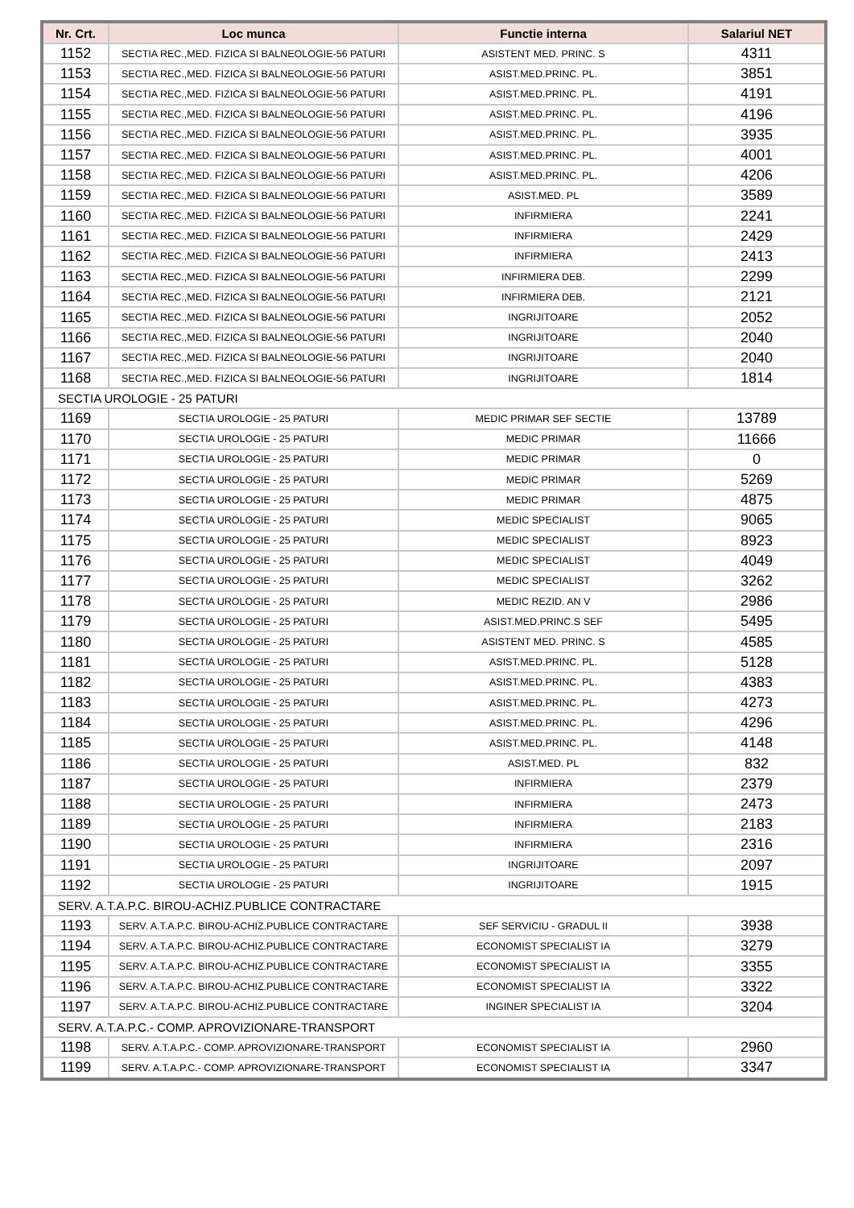| Nr. Crt. | Loc munca | Functie interna | Salariul NET |
| --- | --- | --- | --- |
| 1152 | SECTIA REC.,MED. FIZICA SI BALNEOLOGIE-56 PATURI | ASISTENT MED. PRINC. S | 4311 |
| 1153 | SECTIA REC.,MED. FIZICA SI BALNEOLOGIE-56 PATURI | ASIST.MED.PRINC. PL. | 3851 |
| 1154 | SECTIA REC.,MED. FIZICA SI BALNEOLOGIE-56 PATURI | ASIST.MED.PRINC. PL. | 4191 |
| 1155 | SECTIA REC.,MED. FIZICA SI BALNEOLOGIE-56 PATURI | ASIST.MED.PRINC. PL. | 4196 |
| 1156 | SECTIA REC.,MED. FIZICA SI BALNEOLOGIE-56 PATURI | ASIST.MED.PRINC. PL. | 3935 |
| 1157 | SECTIA REC.,MED. FIZICA SI BALNEOLOGIE-56 PATURI | ASIST.MED.PRINC. PL. | 4001 |
| 1158 | SECTIA REC.,MED. FIZICA SI BALNEOLOGIE-56 PATURI | ASIST.MED.PRINC. PL. | 4206 |
| 1159 | SECTIA REC.,MED. FIZICA SI BALNEOLOGIE-56 PATURI | ASIST.MED. PL | 3589 |
| 1160 | SECTIA REC.,MED. FIZICA SI BALNEOLOGIE-56 PATURI | INFIRMIERA | 2241 |
| 1161 | SECTIA REC.,MED. FIZICA SI BALNEOLOGIE-56 PATURI | INFIRMIERA | 2429 |
| 1162 | SECTIA REC.,MED. FIZICA SI BALNEOLOGIE-56 PATURI | INFIRMIERA | 2413 |
| 1163 | SECTIA REC.,MED. FIZICA SI BALNEOLOGIE-56 PATURI | INFIRMIERA DEB. | 2299 |
| 1164 | SECTIA REC.,MED. FIZICA SI BALNEOLOGIE-56 PATURI | INFIRMIERA DEB. | 2121 |
| 1165 | SECTIA REC.,MED. FIZICA SI BALNEOLOGIE-56 PATURI | INGRIJITOARE | 2052 |
| 1166 | SECTIA REC.,MED. FIZICA SI BALNEOLOGIE-56 PATURI | INGRIJITOARE | 2040 |
| 1167 | SECTIA REC.,MED. FIZICA SI BALNEOLOGIE-56 PATURI | INGRIJITOARE | 2040 |
| 1168 | SECTIA REC.,MED. FIZICA SI BALNEOLOGIE-56 PATURI | INGRIJITOARE | 1814 |
| SECTIA UROLOGIE - 25 PATURI | | | |
| 1169 | SECTIA UROLOGIE - 25 PATURI | MEDIC PRIMAR SEF SECTIE | 13789 |
| 1170 | SECTIA UROLOGIE - 25 PATURI | MEDIC PRIMAR | 11666 |
| 1171 | SECTIA UROLOGIE - 25 PATURI | MEDIC PRIMAR | 0 |
| 1172 | SECTIA UROLOGIE - 25 PATURI | MEDIC PRIMAR | 5269 |
| 1173 | SECTIA UROLOGIE - 25 PATURI | MEDIC PRIMAR | 4875 |
| 1174 | SECTIA UROLOGIE - 25 PATURI | MEDIC SPECIALIST | 9065 |
| 1175 | SECTIA UROLOGIE - 25 PATURI | MEDIC SPECIALIST | 8923 |
| 1176 | SECTIA UROLOGIE - 25 PATURI | MEDIC SPECIALIST | 4049 |
| 1177 | SECTIA UROLOGIE - 25 PATURI | MEDIC SPECIALIST | 3262 |
| 1178 | SECTIA UROLOGIE - 25 PATURI | MEDIC REZID. AN V | 2986 |
| 1179 | SECTIA UROLOGIE - 25 PATURI | ASIST.MED.PRINC.S SEF | 5495 |
| 1180 | SECTIA UROLOGIE - 25 PATURI | ASISTENT MED. PRINC. S | 4585 |
| 1181 | SECTIA UROLOGIE - 25 PATURI | ASIST.MED.PRINC. PL. | 5128 |
| 1182 | SECTIA UROLOGIE - 25 PATURI | ASIST.MED.PRINC. PL. | 4383 |
| 1183 | SECTIA UROLOGIE - 25 PATURI | ASIST.MED.PRINC. PL. | 4273 |
| 1184 | SECTIA UROLOGIE - 25 PATURI | ASIST.MED.PRINC. PL. | 4296 |
| 1185 | SECTIA UROLOGIE - 25 PATURI | ASIST.MED.PRINC. PL. | 4148 |
| 1186 | SECTIA UROLOGIE - 25 PATURI | ASIST.MED. PL | 832 |
| 1187 | SECTIA UROLOGIE - 25 PATURI | INFIRMIERA | 2379 |
| 1188 | SECTIA UROLOGIE - 25 PATURI | INFIRMIERA | 2473 |
| 1189 | SECTIA UROLOGIE - 25 PATURI | INFIRMIERA | 2183 |
| 1190 | SECTIA UROLOGIE - 25 PATURI | INFIRMIERA | 2316 |
| 1191 | SECTIA UROLOGIE - 25 PATURI | INGRIJITOARE | 2097 |
| 1192 | SECTIA UROLOGIE - 25 PATURI | INGRIJITOARE | 1915 |
| SERV. A.T.A.P.C. BIROU-ACHIZ.PUBLICE CONTRACTARE | | | |
| 1193 | SERV. A.T.A.P.C. BIROU-ACHIZ.PUBLICE CONTRACTARE | SEF SERVICIU - GRADUL II | 3938 |
| 1194 | SERV. A.T.A.P.C. BIROU-ACHIZ.PUBLICE CONTRACTARE | ECONOMIST SPECIALIST IA | 3279 |
| 1195 | SERV. A.T.A.P.C. BIROU-ACHIZ.PUBLICE CONTRACTARE | ECONOMIST SPECIALIST IA | 3355 |
| 1196 | SERV. A.T.A.P.C. BIROU-ACHIZ.PUBLICE CONTRACTARE | ECONOMIST SPECIALIST IA | 3322 |
| 1197 | SERV. A.T.A.P.C. BIROU-ACHIZ.PUBLICE CONTRACTARE | INGINER SPECIALIST IA | 3204 |
| SERV. A.T.A.P.C.- COMP. APROVIZIONARE-TRANSPORT | | | |
| 1198 | SERV. A.T.A.P.C.- COMP. APROVIZIONARE-TRANSPORT | ECONOMIST SPECIALIST IA | 2960 |
| 1199 | SERV. A.T.A.P.C.- COMP. APROVIZIONARE-TRANSPORT | ECONOMIST SPECIALIST IA | 3347 |